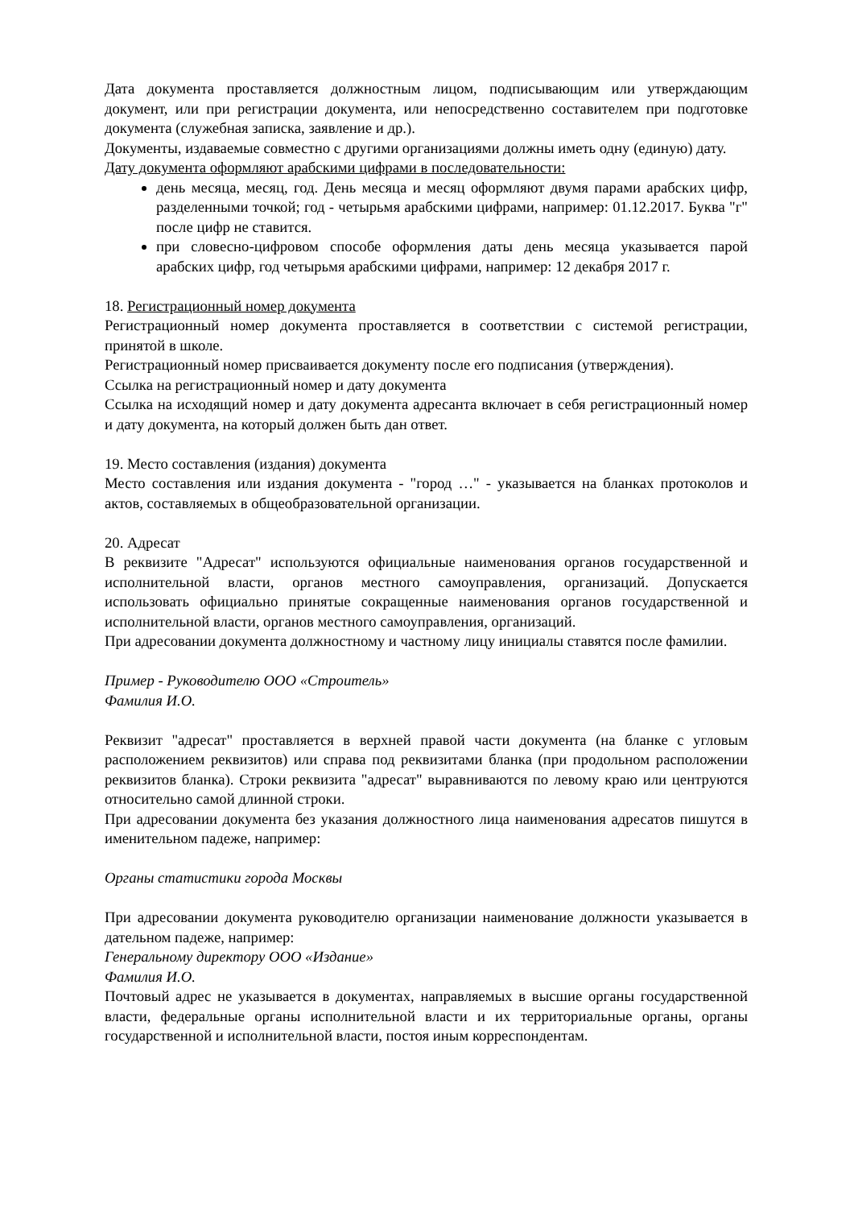Дата документа проставляется должностным лицом, подписывающим или утверждающим документ, или при регистрации документа, или непосредственно составителем при подготовке документа (служебная записка, заявление и др.).
Документы, издаваемые совместно с другими организациями должны иметь одну (единую) дату.
Дату документа оформляют арабскими цифрами в последовательности:
день месяца, месяц, год. День месяца и месяц оформляют двумя парами арабских цифр, разделенными точкой; год - четырьмя арабскими цифрами, например: 01.12.2017. Буква "г" после цифр не ставится.
при словесно-цифровом способе оформления даты день месяца указывается парой арабских цифр, год четырьмя арабскими цифрами, например: 12 декабря 2017 г.
18. Регистрационный номер документа
Регистрационный номер документа проставляется в соответствии с системой регистрации, принятой в школе.
Регистрационный номер присваивается документу после его подписания (утверждения).
Ссылка на регистрационный номер и дату документа
Ссылка на исходящий номер и дату документа адресанта включает в себя регистрационный номер и дату документа, на который должен быть дан ответ.
19. Место составления (издания) документа
Место составления или издания документа - "город …" - указывается на бланках протоколов и актов, составляемых в общеобразовательной организации.
20. Адресат
В реквизите "Адресат" используются официальные наименования органов государственной и исполнительной власти, органов местного самоуправления, организаций. Допускается использовать официально принятые сокращенные наименования органов государственной и исполнительной власти, органов местного самоуправления, организаций.
При адресовании документа должностному и частному лицу инициалы ставятся после фамилии.
Пример - Руководителю ООО «Строитель»
Фамилия И.О.
Реквизит "адресат" проставляется в верхней правой части документа (на бланке с угловым расположением реквизитов) или справа под реквизитами бланка (при продольном расположении реквизитов бланка). Строки реквизита "адресат" выравниваются по левому краю или центруются относительно самой длинной строки.
При адресовании документа без указания должностного лица наименования адресатов пишутся в именительном падеже, например:
Органы статистики города Москвы
При адресовании документа руководителю организации наименование должности указывается в дательном падеже, например:
Генеральному директору ООО «Издание»
Фамилия И.О.
Почтовый адрес не указывается в документах, направляемых в высшие органы государственной власти, федеральные органы исполнительной власти и их территориальные органы, органы государственной и исполнительной власти, постоя иным корреспондентам.